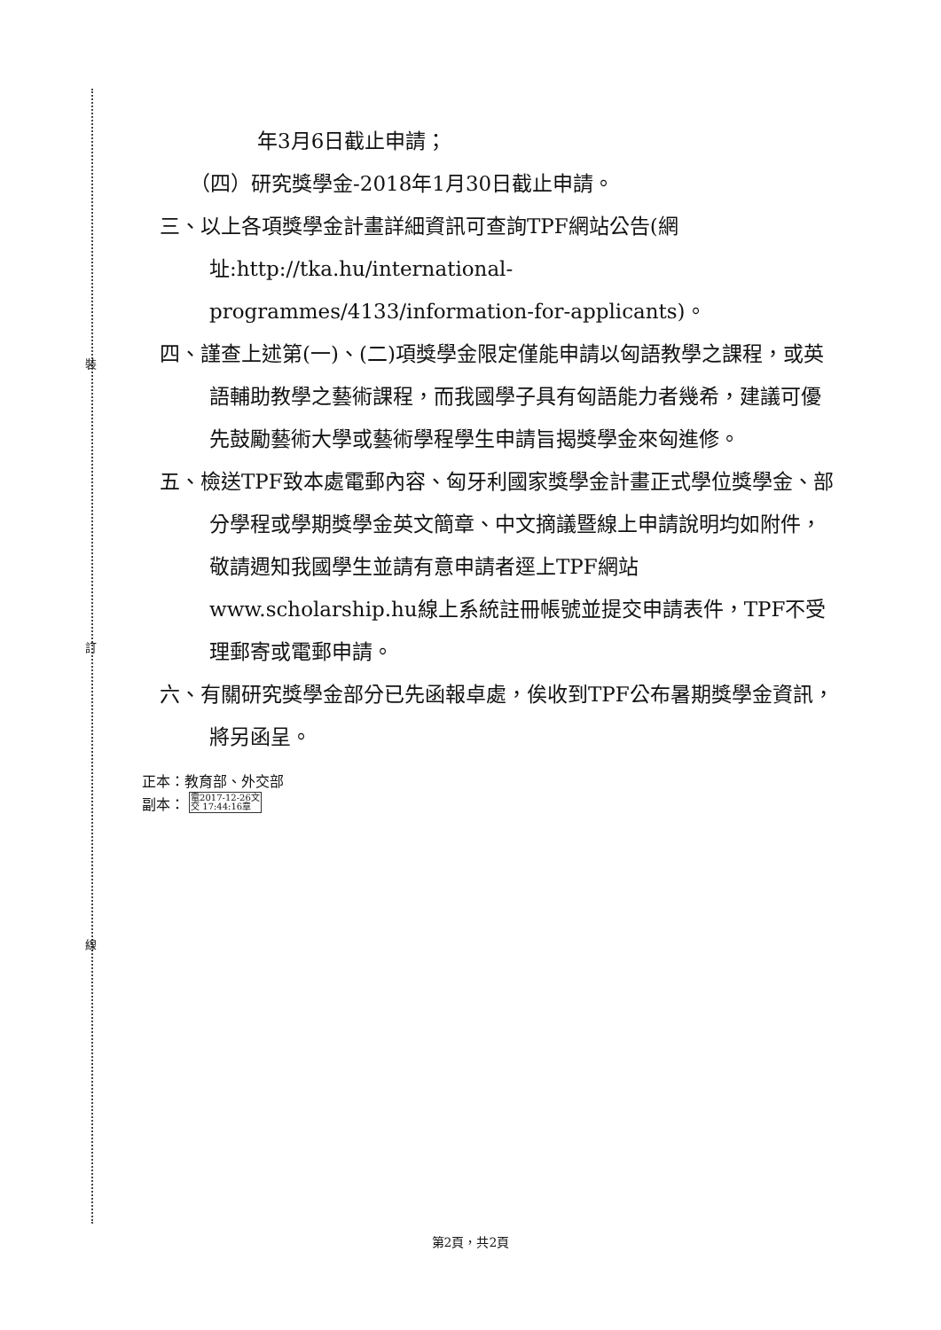裝
訂
線
年3月6日截止申請；
（四）研究獎學金-2018年1月30日截止申請。
三、以上各項獎學金計畫詳細資訊可查詢TPF網站公告(網址:http://tka.hu/international-programmes/4133/information-for-applicants)。
四、謹查上述第(一)、(二)項獎學金限定僅能申請以匈語教學之課程，或英語輔助教學之藝術課程，而我國學子具有匈語能力者幾希，建議可優先鼓勵藝術大學或藝術學程學生申請旨揭獎學金來匈進修。
五、檢送TPF致本處電郵內容、匈牙利國家獎學金計畫正式學位獎學金、部分學程或學期獎學金英文簡章、中文摘議暨線上申請說明均如附件，敬請週知我國學生並請有意申請者逕上TPF網站www.scholarship.hu線上系統註冊帳號並提交申請表件，TPF不受理郵寄或電郵申請。
六、有關研究獎學金部分已先函報卓處，俟收到TPF公布暑期獎學金資訊，將另函呈。
正本：教育部、外交部
副本： 電2017-12-26文
交 17:44:16章
第2頁，共2頁